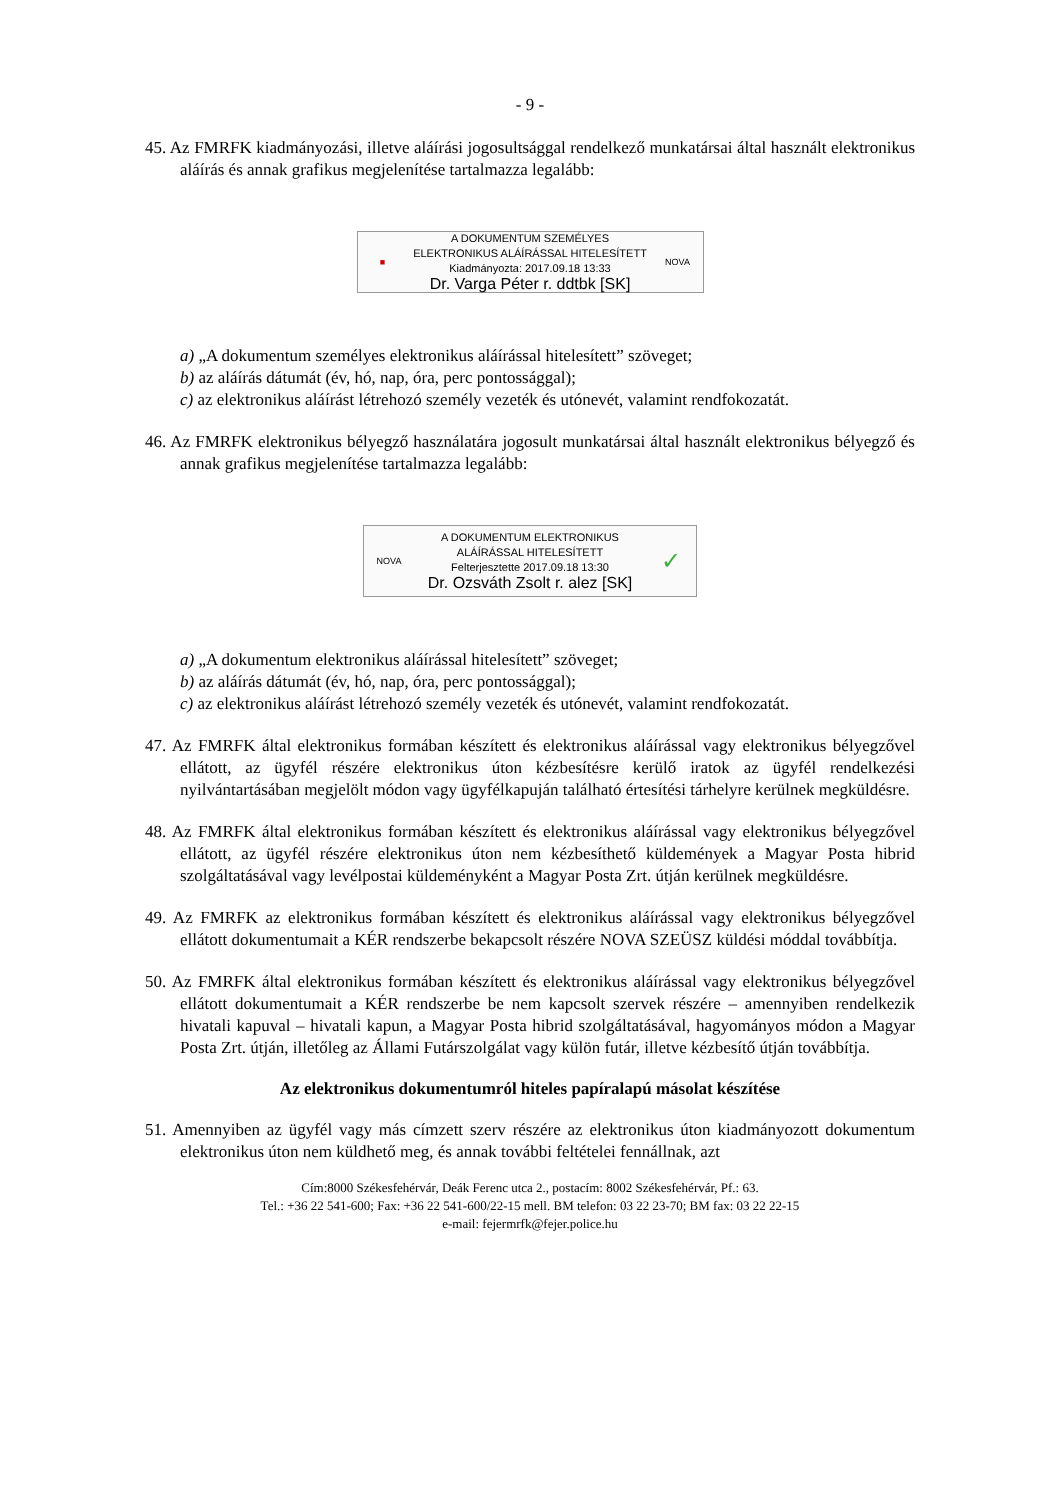- 9 -
45. Az FMRFK kiadmányozási, illetve aláírási jogosultsággal rendelkező munkatársai által használt elektronikus aláírás és annak grafikus megjelenítése tartalmazza legalább:
■
A DOKUMENTUM SZEMÉLYES ELEKTRONIKUS ALÁÍRÁSSAL HITELESÍTETT
Kiadmányozta: 2017.09.18 13:33
Dr. Varga Péter r. ddtbk [SK]
NOVA
a) „A dokumentum személyes elektronikus aláírással hitelesített” szöveget;
b) az aláírás dátumát (év, hó, nap, óra, perc pontossággal);
c) az elektronikus aláírást létrehozó személy vezeték és utónevét, valamint rendfokozatát.
46. Az FMRFK elektronikus bélyegző használatára jogosult munkatársai által használt elektronikus bélyegző és annak grafikus megjelenítése tartalmazza legalább:
NOVA
A DOKUMENTUM ELEKTRONIKUS ALÁÍRÁSSAL HITELESÍTETT
Felterjesztette 2017.09.18 13:30
Dr. Ozsváth Zsolt r. alez [SK]
✓
a) „A dokumentum elektronikus aláírással hitelesített” szöveget;
b) az aláírás dátumát (év, hó, nap, óra, perc pontossággal);
c) az elektronikus aláírást létrehozó személy vezeték és utónevét, valamint rendfokozatát.
47. Az FMRFK által elektronikus formában készített és elektronikus aláírással vagy elektronikus bélyegzővel ellátott, az ügyfél részére elektronikus úton kézbesítésre kerülő iratok az ügyfél rendelkezési nyilvántartásában megjelölt módon vagy ügyfélkapuján található értesítési tárhelyre kerülnek megküldésre.
48. Az FMRFK által elektronikus formában készített és elektronikus aláírással vagy elektronikus bélyegzővel ellátott, az ügyfél részére elektronikus úton nem kézbesíthető küldemények a Magyar Posta hibrid szolgáltatásával vagy levélpostai küldeményként a Magyar Posta Zrt. útján kerülnek megküldésre.
49. Az FMRFK az elektronikus formában készített és elektronikus aláírással vagy elektronikus bélyegzővel ellátott dokumentumait a KÉR rendszerbe bekapcsolt részére NOVA SZEÜSZ küldési móddal továbbítja.
50. Az FMRFK által elektronikus formában készített és elektronikus aláírással vagy elektronikus bélyegzővel ellátott dokumentumait a KÉR rendszerbe be nem kapcsolt szervek részére – amennyiben rendelkezik hivatali kapuval – hivatali kapun, a Magyar Posta hibrid szolgáltatásával, hagyományos módon a Magyar Posta Zrt. útján, illetőleg az Állami Futárszolgálat vagy külön futár, illetve kézbesítő útján továbbítja.
Az elektronikus dokumentumról hiteles papíralapú másolat készítése
51. Amennyiben az ügyfél vagy más címzett szerv részére az elektronikus úton kiadmányozott dokumentum elektronikus úton nem küldhető meg, és annak további feltételei fennállnak, azt
Cím:8000 Székesfehérvár, Deák Ferenc utca 2., postacím: 8002 Székesfehérvár, Pf.: 63.
Tel.: +36 22 541-600; Fax: +36 22 541-600/22-15 mell. BM telefon: 03 22 23-70; BM fax: 03 22 22-15
e-mail: fejermrfk@fejer.police.hu